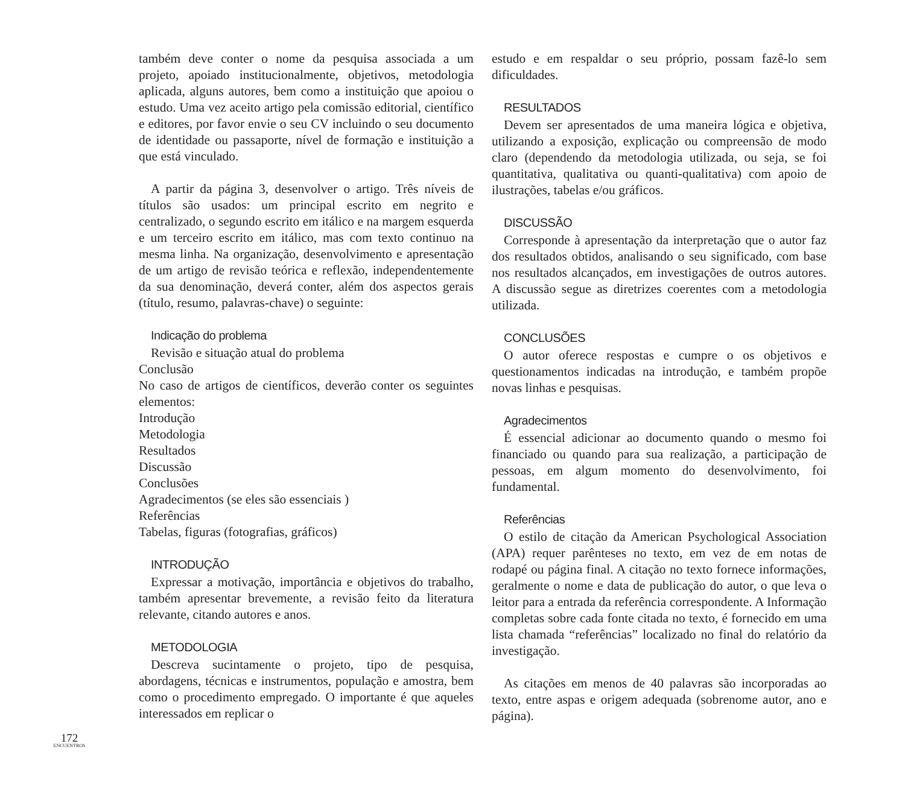172
ENCUENTROS
também deve conter o nome da pesquisa associada a um projeto, apoiado institucionalmente, objetivos, metodologia aplicada, alguns autores, bem como a instituição que apoiou o estudo. Uma vez aceito artigo pela comissão editorial, científico e editores, por favor envie o seu CV incluindo o seu documento de identidade ou passaporte, nível de formação e instituição a que está vinculado.
A partir da página 3, desenvolver o artigo. Três níveis de títulos são usados: um principal escrito em negrito e centralizado, o segundo escrito em itálico e na margem esquerda e um terceiro escrito em itálico, mas com texto continuo na mesma linha. Na organização, desenvolvimento e apresentação de um artigo de revisão teórica e reflexão, independentemente da sua denominação, deverá conter, além dos aspectos gerais (título, resumo, palavras-chave) o seguinte:
Indicação do problema
Revisão e situação atual do problema
Conclusão
No caso de artigos de científicos, deverão conter os seguintes elementos:
Introdução
Metodologia
Resultados
Discussão
Conclusões
Agradecimentos (se eles são essenciais )
Referências
Tabelas, figuras (fotografias, gráficos)
INTRODUÇÃO
Expressar a motivação, importância e objetivos do trabalho, também apresentar brevemente, a revisão feito da literatura relevante, citando autores e anos.
METODOLOGIA
Descreva sucintamente o projeto, tipo de pesquisa, abordagens, técnicas e instrumentos, população e amostra, bem como o procedimento empregado. O importante é que aqueles interessados em replicar o
estudo e em respaldar o seu próprio, possam fazê-lo sem dificuldades.
RESULTADOS
Devem ser apresentados de uma maneira lógica e objetiva, utilizando a exposição, explicação ou compreensão de modo claro (dependendo da metodologia utilizada, ou seja, se foi quantitativa, qualitativa ou quanti-qualitativa) com apoio de ilustrações, tabelas e/ou gráficos.
DISCUSSÃO
Corresponde à apresentação da interpretação que o autor faz dos resultados obtidos, analisando o seu significado, com base nos resultados alcançados, em investigações de outros autores. A discussão segue as diretrizes coerentes com a metodologia utilizada.
CONCLUSÕES
O autor oferece respostas e cumpre o os objetivos e questionamentos indicadas na introdução, e também propõe novas linhas e pesquisas.
Agradecimentos
É essencial adicionar ao documento quando o mesmo foi financiado ou quando para sua realização, a participação de pessoas, em algum momento do desenvolvimento, foi fundamental.
Referências
O estilo de citação da American Psychological Association (APA) requer parênteses no texto, em vez de em notas de rodapé ou página final. A citação no texto fornece informações, geralmente o nome e data de publicação do autor, o que leva o leitor para a entrada da referência correspondente. A Informação completas sobre cada fonte citada no texto, é fornecido em uma lista chamada “referências” localizado no final do relatório da investigação.
As citações em menos de 40 palavras são incorporadas ao texto, entre aspas e origem adequada (sobrenome autor, ano e página).